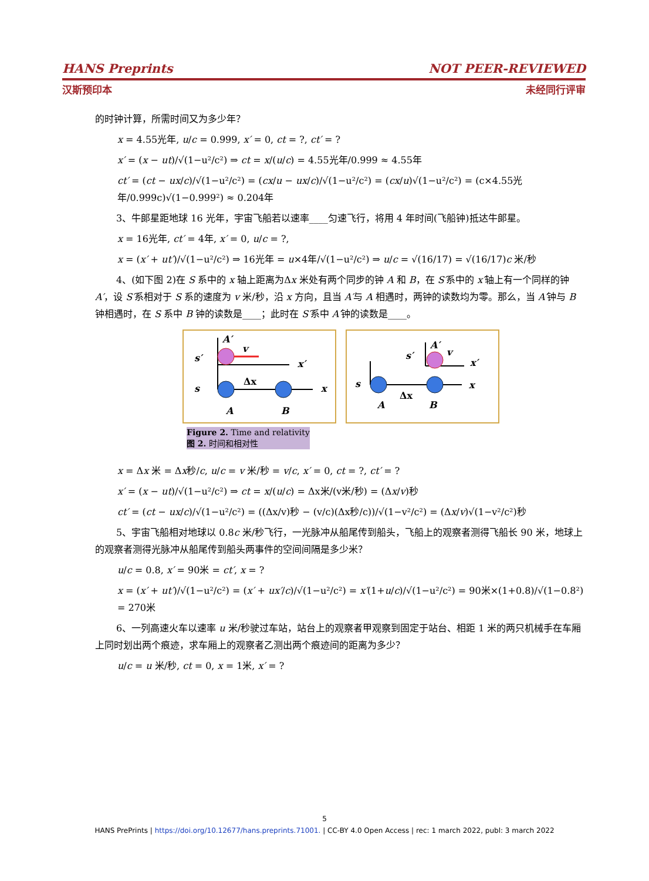HANS Preprints NOT PEER-REVIEWED
汉斯预印本 未经同行评审
的时钟计算，所需时间又为多少年？
x = 4.55光年, u/c = 0.999, x′ = 0, ct = ?, ct′ = ?
x′ = (x − ut)/√(1−u²/c²) ⇒ ct = x/(u/c) = 4.55光年/0.999 ≈ 4.55年
ct′ = (ct − ux/c)/√(1−u²/c²) = (cx/u − ux/c)/√(1−u²/c²) = (cx/u)√(1−u²/c²) = (c×4.55光年/0.999c)√(1−0.999²) ≈ 0.204年
3、牛郎星距地球 16 光年，宇宙飞船若以速率____匀速飞行，将用 4 年时间(飞船钟)抵达牛郎星。
x = 16光年, ct′ = 4年, x′ = 0, u/c = ?,
x = (x′ + ut′)/√(1−u²/c²) ⇒ 16光年 = u×4年/√(1−u²/c²) ⇒ u/c = √(16/17) = √(16/17)c 米/秒
4、(如下图 2)在 S 系中的 x 轴上距离为Δx 米处有两个同步的钟 A 和 B，在 S′系中的 x′轴上有一个同样的钟 A′，设 S′系相对于 S 系的速度为 v 米/秒，沿 x 方向，且当 A′与 A 相遇时，两钟的读数均为零。那么，当 A′钟与 B 钟相遇时，在 S 系中 B 钟的读数是____；此时在 S′系中 A′钟的读数是____。
s′
A′
v
x′
s
Δx
x
A
B
s
s′
A′
v
x′
x
Δx
A
B
Figure 2. Time and relativity
图 2. 时间和相对性
x = Δx 米 = Δx秒/c, u/c = v 米/秒 = v/c, x′ = 0, ct = ?, ct′ = ?
x′ = (x − ut)/√(1−u²/c²) ⇒ ct = x/(u/c) = Δx米/(v米/秒) = (Δx/v)秒
ct′ = (ct − ux/c)/√(1−u²/c²) = ((Δx/v)秒 − (v/c)(Δx秒/c))/√(1−v²/c²) = (Δx/v)√(1−v²/c²)秒
5、宇宙飞船相对地球以 0.8c 米/秒飞行，一光脉冲从船尾传到船头，飞船上的观察者测得飞船长 90 米，地球上的观察者测得光脉冲从船尾传到船头两事件的空间间隔是多少米？
u/c = 0.8, x′ = 90米 = ct′, x = ?
x = (x′ + ut′)/√(1−u²/c²) = (x′ + ux′/c)/√(1−u²/c²) = x′(1+u/c)/√(1−u²/c²) = 90米×(1+0.8)/√(1−0.8²) = 270米
6、一列高速火车以速率 u 米/秒驶过车站，站台上的观察者甲观察到固定于站台、相距 1 米的两只机械手在车厢上同时划出两个痕迹，求车厢上的观察者乙测出两个痕迹间的距离为多少？
u/c = u 米/秒, ct = 0, x = 1米, x′ = ?
5
HANS PrePrints | https://doi.org/10.12677/hans.preprints.71001. | CC-BY 4.0 Open Access | rec: 1 march 2022, publ: 3 march 2022